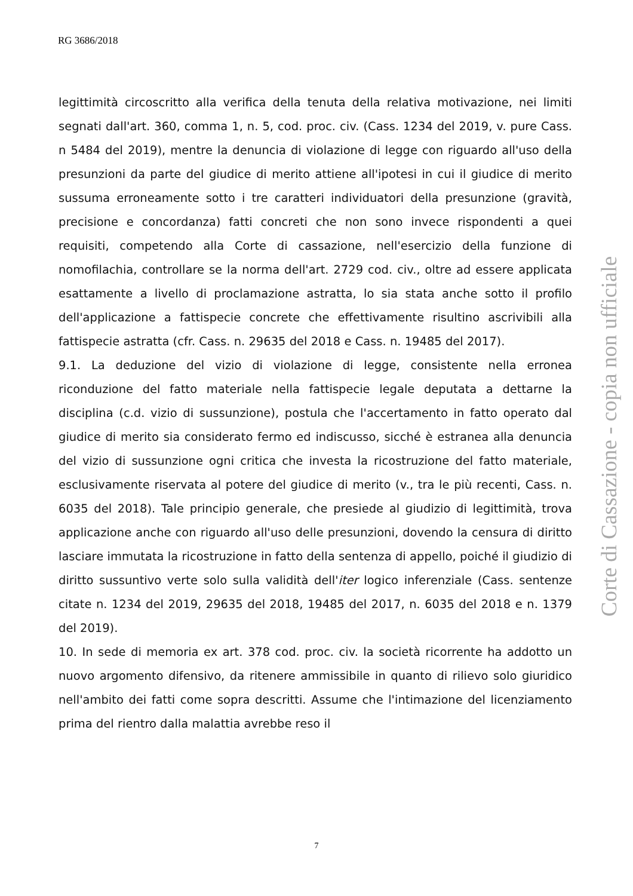RG 3686/2018
legittimità circoscritto alla verifica della tenuta della relativa motivazione, nei limiti segnati dall'art. 360, comma 1, n. 5, cod. proc. civ. (Cass. 1234 del 2019, v. pure Cass. n 5484 del 2019), mentre la denuncia di violazione di legge con riguardo all'uso della presunzioni da parte del giudice di merito attiene all'ipotesi in cui il giudice di merito sussuma erroneamente sotto i tre caratteri individuatori della presunzione (gravità, precisione e concordanza) fatti concreti che non sono invece rispondenti a quei requisiti, competendo alla Corte di cassazione, nell'esercizio della funzione di nomofilachia, controllare se la norma dell'art. 2729 cod. civ., oltre ad essere applicata esattamente a livello di proclamazione astratta, lo sia stata anche sotto il profilo dell'applicazione a fattispecie concrete che effettivamente risultino ascrivibili alla fattispecie astratta (cfr. Cass. n. 29635 del 2018 e Cass. n. 19485 del 2017).
9.1. La deduzione del vizio di violazione di legge, consistente nella erronea riconduzione del fatto materiale nella fattispecie legale deputata a dettarne la disciplina (c.d. vizio di sussunzione), postula che l'accertamento in fatto operato dal giudice di merito sia considerato fermo ed indiscusso, sicché è estranea alla denuncia del vizio di sussunzione ogni critica che investa la ricostruzione del fatto materiale, esclusivamente riservata al potere del giudice di merito (v., tra le più recenti, Cass. n. 6035 del 2018). Tale principio generale, che presiede al giudizio di legittimità, trova applicazione anche con riguardo all'uso delle presunzioni, dovendo la censura di diritto lasciare immutata la ricostruzione in fatto della sentenza di appello, poiché il giudizio di diritto sussuntivo verte solo sulla validità dell'iter logico inferenziale (Cass. sentenze citate n. 1234 del 2019, 29635 del 2018, 19485 del 2017, n. 6035 del 2018 e n. 1379 del 2019).
10. In sede di memoria ex art. 378 cod. proc. civ. la società ricorrente ha addotto un nuovo argomento difensivo, da ritenere ammissibile in quanto di rilievo solo giuridico nell'ambito dei fatti come sopra descritti. Assume che l'intimazione del licenziamento prima del rientro dalla malattia avrebbe reso il
Corte di Cassazione - copia non ufficiale
7